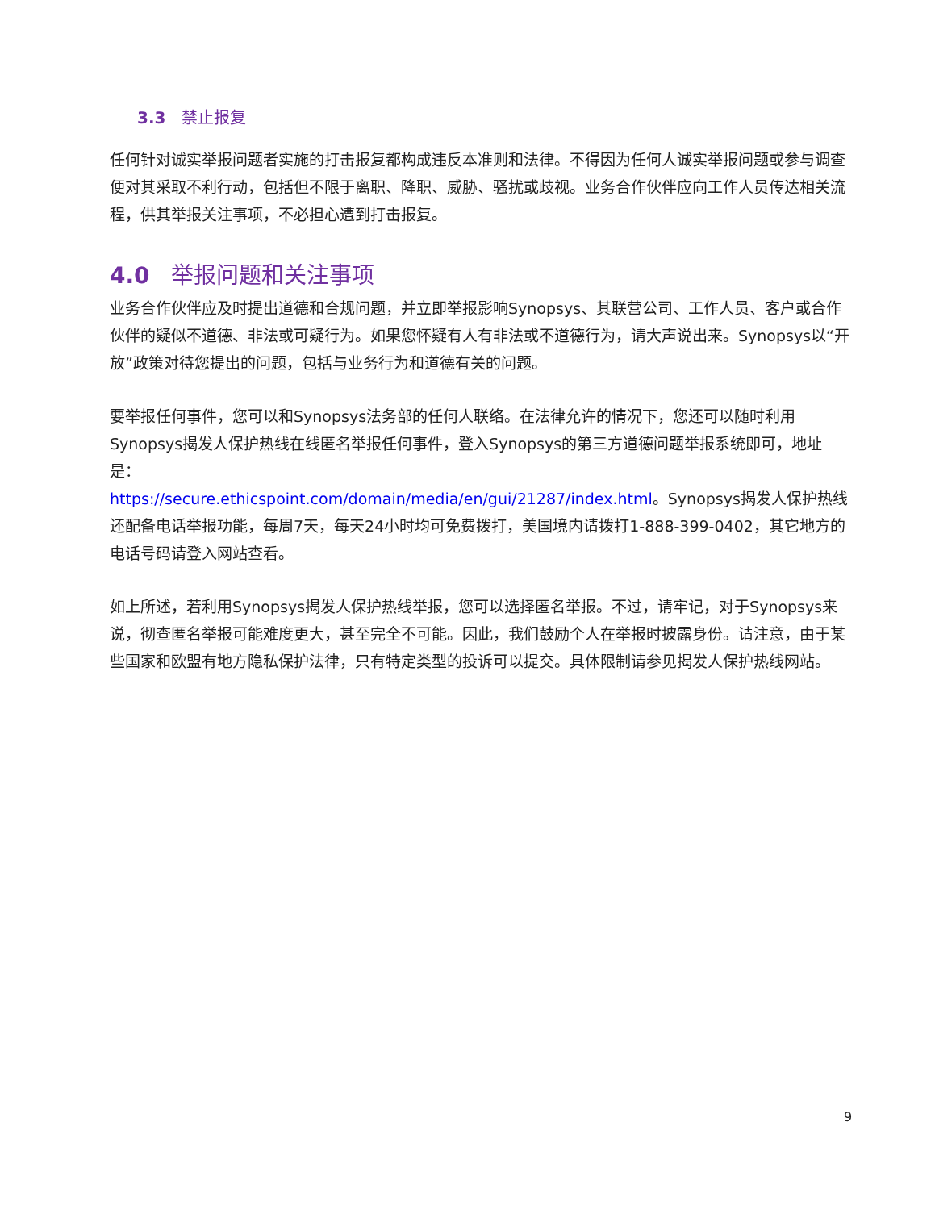3.3 禁止报复
任何针对诚实举报问题者实施的打击报复都构成违反本准则和法律。不得因为任何人诚实举报问题或参与调查便对其采取不利行动，包括但不限于离职、降职、威胁、骚扰或歧视。业务合作伙伴应向工作人员传达相关流程，供其举报关注事项，不必担心遭到打击报复。
4.0 举报问题和关注事项
业务合作伙伴应及时提出道德和合规问题，并立即举报影响Synopsys、其联营公司、工作人员、客户或合作伙伴的疑似不道德、非法或可疑行为。如果您怀疑有人有非法或不道德行为，请大声说出来。Synopsys以“开放”政策对待您提出的问题，包括与业务行为和道德有关的问题。
要举报任何事件，您可以和Synopsys法务部的任何人联络。在法律允许的情况下，您还可以随时利用Synopsys揭发人保护热线在线匿名举报任何事件，登入Synopsys的第三方道德问题举报系统即可，地址是：
https://secure.ethicspoint.com/domain/media/en/gui/21287/index.html。Synopsys揭发人保护热线还配备电话举报功能，每周7天，每天24小时均可免费拨打，美国境内请拨打1-888-399-0402，其它地方的电话号码请登入网站查看。
如上所述，若利用Synopsys揭发人保护热线举报，您可以选择匿名举报。不过，请牢记，对于Synopsys来说，彻查匿名举报可能难度更大，甚至完全不可能。因此，我们鼓励个人在举报时披露身份。请注意，由于某些国家和欧盟有地方隐私保护法律，只有特定类型的投诉可以提交。具体限制请参见揭发人保护热线网站。
9